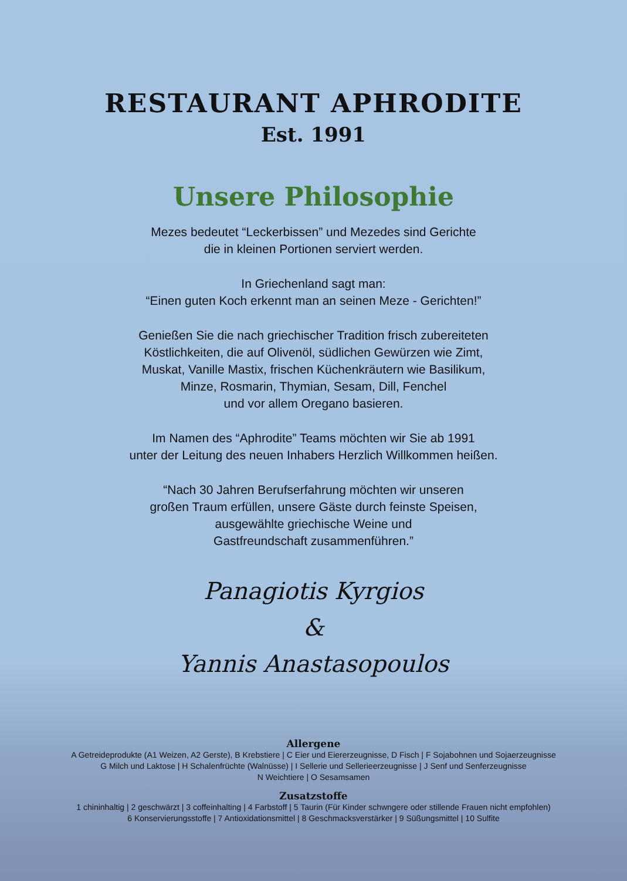RESTAURANT APHRODITE
Est. 1991
Unsere Philosophie
Mezes bedeutet “Leckerbissen” und Mezedes sind Gerichte
die in kleinen Portionen serviert werden.
In Griechenland sagt man:
“Einen guten Koch erkennt man an seinen Meze - Gerichten!”
Genießen Sie die nach griechischer Tradition frisch zubereiteten
Köstlichkeiten, die auf Olivenöl, südlichen Gewürzen wie Zimt,
Muskat, Vanille Mastix, frischen Küchenkräutern wie Basilikum,
Minze, Rosmarin, Thymian, Sesam, Dill, Fenchel
und vor allem Oregano basieren.
Im Namen des “Aphrodite” Teams möchten wir Sie ab 1991
unter der Leitung des neuen Inhabers Herzlich Willkommen heißen.
“Nach 30 Jahren Berufserfahrung möchten wir unseren
großen Traum erfüllen, unsere Gäste durch feinste Speisen,
ausgewählte griechische Weine und
Gastfreundschaft zusammenführen.”
Panagiotis Kyrgios
&
Yannis Anastasopoulos
Allergene
A Getreideprodukte (A1 Weizen, A2 Gerste), B Krebstiere | C Eier und Eiererzeugnisse, D Fisch | F Sojabohnen und Sojaerzeugnisse
G Milch und Laktose | H Schalenfrüchte (Walnüsse) | I Sellerie und Sellerieerzeugnisse | J Senf und Senferzeugnisse
N Weichtiere | O Sesamsamen
Zusatzstoffe
1 chininhaltig | 2 geschwärzt | 3 coffeinhalting | 4 Farbstoff | 5 Taurin (Für Kinder schwngere oder stillende Frauen nicht empfohlen)
6 Konservierungsstoffe | 7 Antioxidationsmittel | 8 Geschmacksverstärker | 9 Süßungsmittel | 10 Sulfite